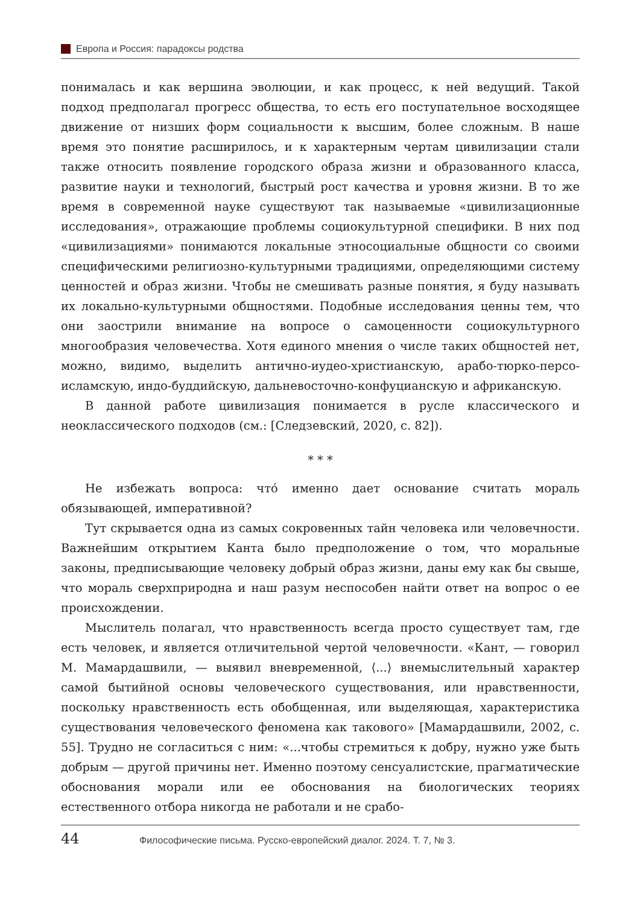Европа и Россия: парадоксы родства
понималась и как вершина эволюции, и как процесс, к ней ведущий. Такой подход предполагал прогресс общества, то есть его поступательное восходящее движение от низших форм социальности к высшим, более сложным. В наше время это понятие расширилось, и к характерным чертам цивилизации стали также относить появление городского образа жизни и образованного класса, развитие науки и технологий, быстрый рост качества и уровня жизни. В то же время в современной науке существуют так называемые «цивилизационные исследования», отражающие проблемы социокультурной специфики. В них под «цивилизациями» понимаются локальные этносоциальные общности со своими специфическими религиозно-культурными традициями, определяющими систему ценностей и образ жизни. Чтобы не смешивать разные понятия, я буду называть их локально-культурными общностями. Подобные исследования ценны тем, что они заострили внимание на вопросе о самоценности социокультурного многообразия человечества. Хотя единого мнения о числе таких общностей нет, можно, видимо, выделить антично-иудео-христианскую, арабо-тюрко-персо-исламскую, индо-буддийскую, дальневосточно-конфуцианскую и африканскую.
В данной работе цивилизация понимается в русле классического и неоклассического подходов (см.: [Следзевский, 2020, с. 82]).
* * *
Не избежать вопроса: что́ именно дает основание считать мораль обязывающей, императивной?
Тут скрывается одна из самых сокровенных тайн человека или человечности. Важнейшим открытием Канта было предположение о том, что моральные законы, предписывающие человеку добрый образ жизни, даны ему как бы свыше, что мораль сверхприродна и наш разум неспособен найти ответ на вопрос о ее происхождении.
Мыслитель полагал, что нравственность всегда просто существует там, где есть человек, и является отличительной чертой человечности. «Кант, — говорил М. Мамардашвили, — выявил вневременной, ⟨...⟩ внемыслительный характер самой бытийной основы человеческого существования, или нравственности, поскольку нравственность есть обобщенная, или выделяющая, характеристика существования человеческого феномена как такового» [Мамардашвили, 2002, с. 55]. Трудно не согласиться с ним: «...чтобы стремиться к добру, нужно уже быть добрым — другой причины нет. Именно поэтому сенсуалистские, прагматические обоснования морали или ее обоснования на биологических теориях естественного отбора никогда не работали и не срабо-
44 Философические письма. Русско-европейский диалог. 2024. Т. 7, № 3.